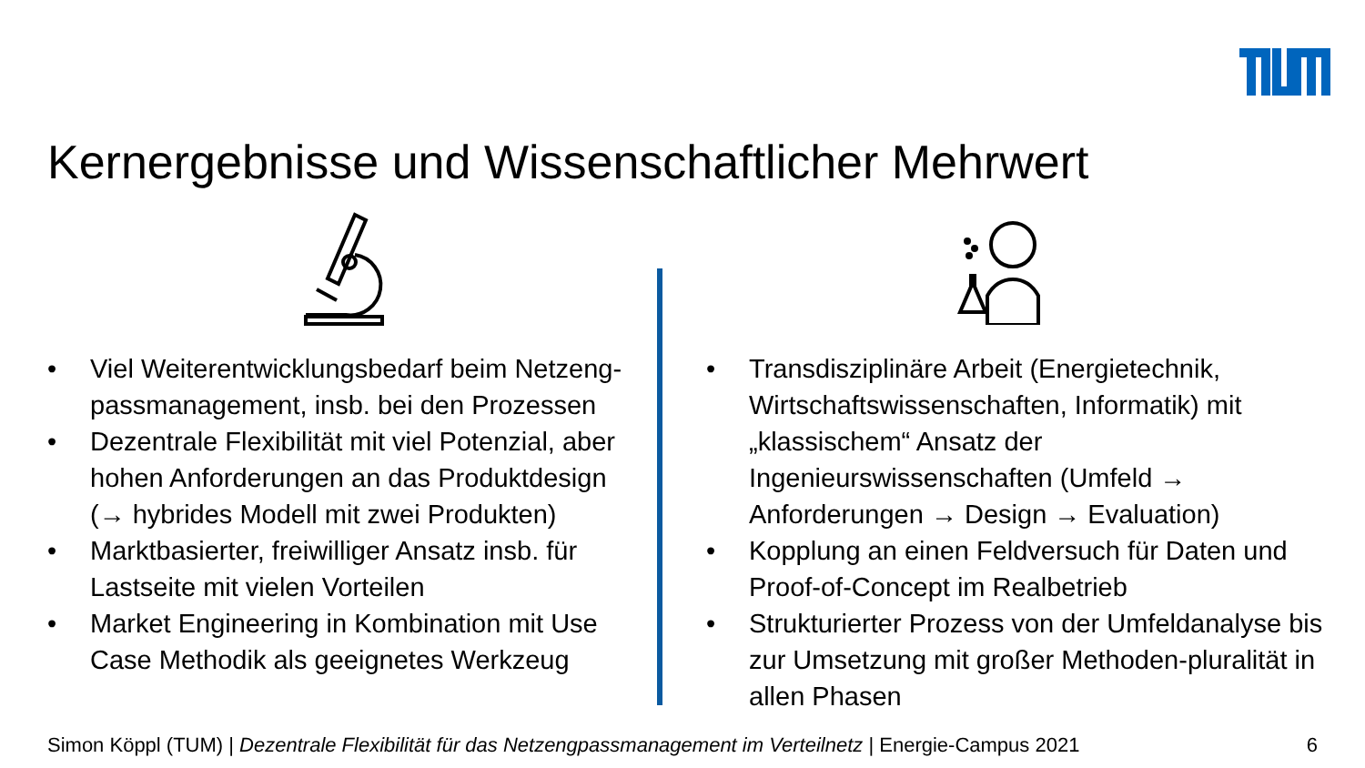Kernergebnisse und Wissenschaftlicher Mehrwert
• Viel Weiterentwicklungsbedarf beim Netzeng-passmanagement, insb. bei den Prozessen
• Dezentrale Flexibilität mit viel Potenzial, aber hohen Anforderungen an das Produktdesign (→ hybrides Modell mit zwei Produkten)
• Marktbasierter, freiwilliger Ansatz insb. für Lastseite mit vielen Vorteilen
• Market Engineering in Kombination mit Use Case Methodik als geeignetes Werkzeug
• Transdisziplinäre Arbeit (Energietechnik, Wirtschaftswissenschaften, Informatik) mit „klassischem“ Ansatz der Ingenieurswissenschaften (Umfeld → Anforderungen → Design → Evaluation)
• Kopplung an einen Feldversuch für Daten und Proof-of-Concept im Realbetrieb
• Strukturierter Prozess von der Umfeldanalyse bis zur Umsetzung mit großer Methoden-pluralität in allen Phasen
Simon Köppl (TUM) | Dezentrale Flexibilität für das Netzengpassmanagement im Verteilnetz | Energie-Campus 2021 6